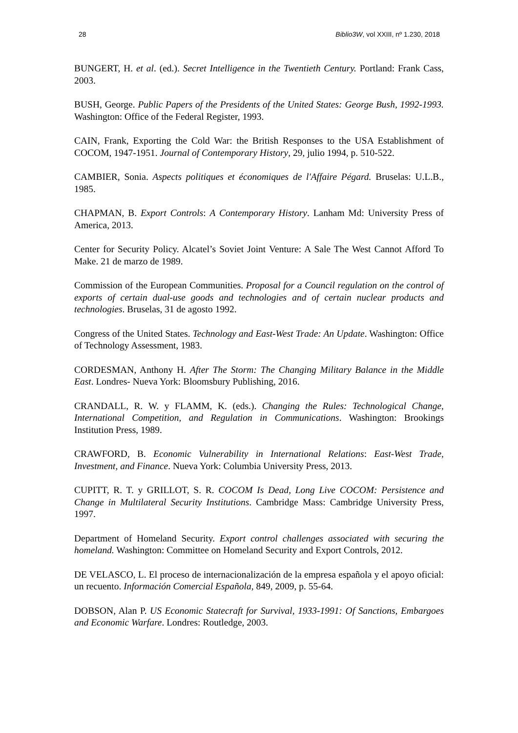28 Biblio3W, vol XXIII, nº 1.230, 2018
BUNGERT, H. et al. (ed.). Secret Intelligence in the Twentieth Century. Portland: Frank Cass, 2003.
BUSH, George. Public Papers of the Presidents of the United States: George Bush, 1992-1993. Washington: Office of the Federal Register, 1993.
CAIN, Frank, Exporting the Cold War: the British Responses to the USA Establishment of COCOM, 1947-1951. Journal of Contemporary History, 29, julio 1994, p. 510-522.
CAMBIER, Sonia. Aspects politiques et économiques de l'Affaire Pégard. Bruselas: U.L.B., 1985.
CHAPMAN, B. Export Controls: A Contemporary History. Lanham Md: University Press of America, 2013.
Center for Security Policy. Alcatel’s Soviet Joint Venture: A Sale The West Cannot Afford To Make. 21 de marzo de 1989.
Commission of the European Communities. Proposal for a Council regulation on the control of exports of certain dual-use goods and technologies and of certain nuclear products and technologies. Bruselas, 31 de agosto 1992.
Congress of the United States. Technology and East-West Trade: An Update. Washington: Office of Technology Assessment, 1983.
CORDESMAN, Anthony H. After The Storm: The Changing Military Balance in the Middle East. Londres- Nueva York: Bloomsbury Publishing, 2016.
CRANDALL, R. W. y FLAMM, K. (eds.). Changing the Rules: Technological Change, International Competition, and Regulation in Communications. Washington: Brookings Institution Press, 1989.
CRAWFORD, B. Economic Vulnerability in International Relations: East-West Trade, Investment, and Finance. Nueva York: Columbia University Press, 2013.
CUPITT, R. T. y GRILLOT, S. R. COCOM Is Dead, Long Live COCOM: Persistence and Change in Multilateral Security Institutions. Cambridge Mass: Cambridge University Press, 1997.
Department of Homeland Security. Export control challenges associated with securing the homeland. Washington: Committee on Homeland Security and Export Controls, 2012.
DE VELASCO, L. El proceso de internacionalización de la empresa española y el apoyo oficial: un recuento. Información Comercial Española, 849, 2009, p. 55-64.
DOBSON, Alan P. US Economic Statecraft for Survival, 1933-1991: Of Sanctions, Embargoes and Economic Warfare. Londres: Routledge, 2003.